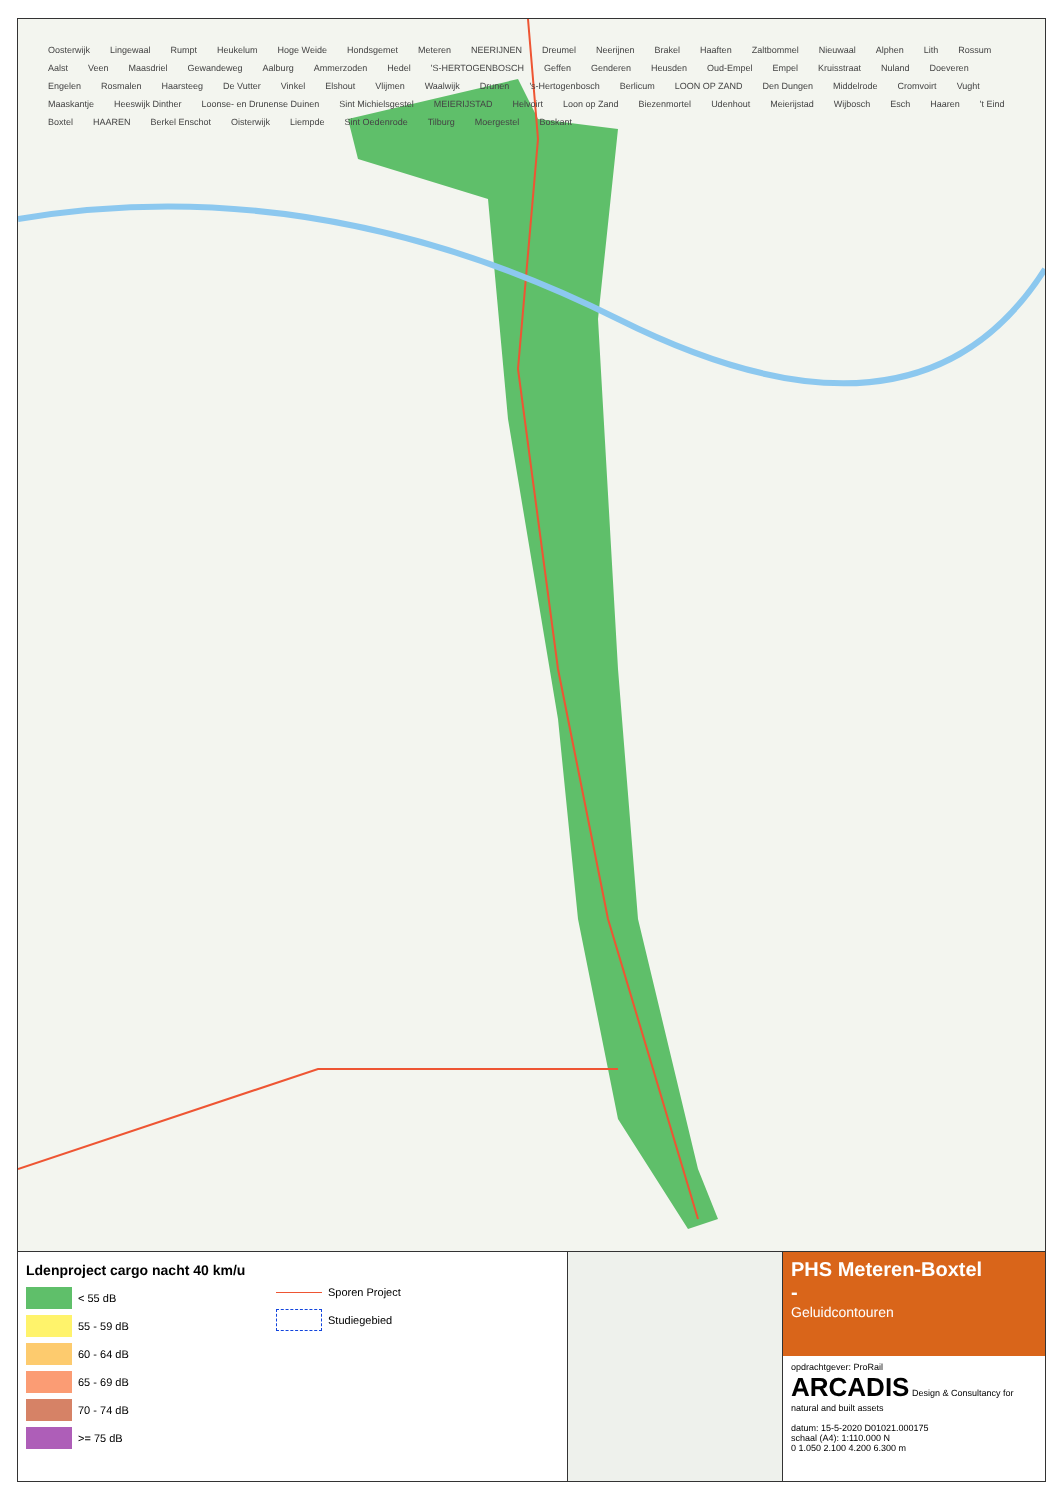Oosterwijk Lingewaal Rumpt Heukelum Hoge Weide Hondsgemet Meteren NEERIJNEN Dreumel Neerijnen Brakel Haaften Zaltbommel Nieuwaal Alphen Lith Rossum Aalst Veen Maasdriel Gewandeweg Aalburg Ammerzoden Hedel 'S-HERTOGENBOSCH Geffen Genderen Heusden Oud-Empel Empel Kruisstraat Nuland Doeveren Engelen Rosmalen Haarsteeg De Vutter Vinkel Elshout Vlijmen Waalwijk Drunen 's-Hertogenbosch Berlicum LOON OP ZAND Den Dungen Middelrode Cromvoirt Vught Maaskantje Heeswijk Dinther Loonse- en Drunense Duinen Sint Michielsgestel MEIERIJSTAD Helvoirt Loon op Zand Biezenmortel Udenhout Meierijstad Wijbosch Esch Haaren 't Eind Boxtel HAAREN Berkel Enschot Oisterwijk Liempde Sint Oedenrode Tilburg Moergestel Boskant
Ldenproject cargo nacht 40 km/u
< 55 dB
55 - 59 dB
60 - 64 dB
65 - 69 dB
70 - 74 dB
>= 75 dB
Sporen Project
Studiegebied
PHS Meteren-Boxtel
-
Geluidcontouren
opdrachtgever: ProRail
ARCADIS Design & Consultancy for natural and built assets
datum: 15-5-2020 D01021.000175
schaal (A4): 1:110.000 N
0 1.050 2.100 4.200 6.300 m